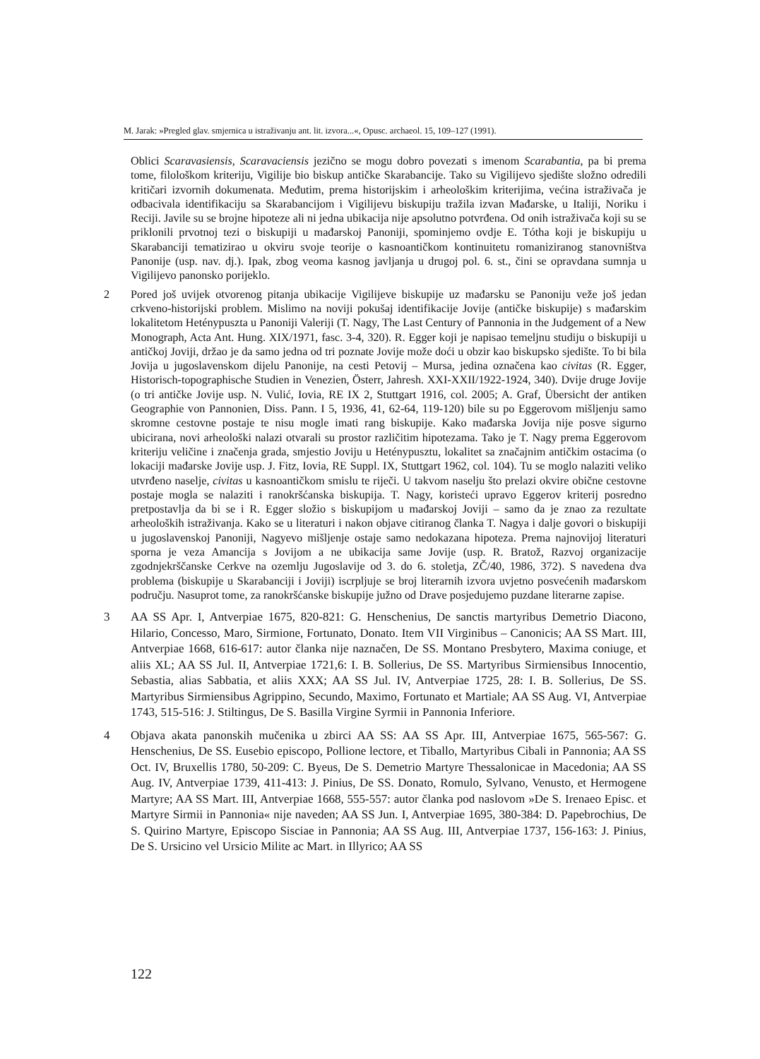M. Jarak: »Pregled glav. smjernica u istraživanju ant. lit. izvora...«, Opusc. archaeol. 15, 109–127 (1991).
Oblici Scaravasiensis, Scaravaciensis jezično se mogu dobro povezati s imenom Scarabantia, pa bi prema tome, filološkom kriteriju, Vigilije bio biskup antičke Skarabancije. Tako su Vigilijevo sjedište složno odredili kritičari izvornih dokumenata. Međutim, prema historijskim i arheološkim kriterijima, većina istraživača je odbacivala identifikaciju sa Skarabancijom i Vigilijevu biskupiju tražila izvan Mađarske, u Italiji, Noriku i Reciji. Javile su se brojne hipoteze ali ni jedna ubikacija nije apsolutno potvrđena. Od onih istraživača koji su se priklonili prvotnoj tezi o biskupiji u mađarskoj Panoniji, spominjemo ovdje E. Tótha koji je biskupiju u Skarabanciji tematizirao u okviru svoje teorije o kasnoantičkom kontinuitetu romaniziranog stanovništva Panonije (usp. nav. dj.). Ipak, zbog veoma kasnog javljanja u drugoj pol. 6. st., čini se opravdana sumnja u Vigilijevo panonsko porijeklo.
2 Pored još uvijek otvorenog pitanja ubikacije Vigilijeve biskupije uz mađarsku se Panoniju veže još jedan crkveno-historijski problem. Mislimo na noviji pokušaj identifikacije Jovije (antičke biskupije) s mađarskim lokalitetom Heténypuszta u Panoniji Valeriji (T. Nagy, The Last Century of Pannonia in the Judgement of a New Monograph, Acta Ant. Hung. XIX/1971, fasc. 3-4, 320). R. Egger koji je napisao temeljnu studiju o biskupiji u antičkoj Joviji, držao je da samo jedna od tri poznate Jovije može doći u obzir kao biskupsko sjedište. To bi bila Jovija u jugoslavenskom dijelu Panonije, na cesti Petovij – Mursa, jedina označena kao civitas (R. Egger, Historisch-topographische Studien in Venezien, Österr, Jahresh. XXI-XXII/1922-1924, 340). Dvije druge Jovije (o tri antičke Jovije usp. N. Vulić, Iovia, RE IX 2, Stuttgart 1916, col. 2005; A. Graf, Übersicht der antiken Geographie von Pannonien, Diss. Pann. I 5, 1936, 41, 62-64, 119-120) bile su po Eggerovom mišljenju samo skromne cestovne postaje te nisu mogle imati rang biskupije. Kako mađarska Jovija nije posve sigurno ubicirana, novi arheološki nalazi otvarali su prostor različitim hipotezama. Tako je T. Nagy prema Eggerovom kriteriju veličine i značenja grada, smjestio Joviju u Heténypusztu, lokalitet sa značajnim antičkim ostacima (o lokaciji mađarske Jovije usp. J. Fitz, Iovia, RE Suppl. IX, Stuttgart 1962, col. 104). Tu se moglo nalaziti veliko utvrđeno naselje, civitas u kasnoantičkom smislu te riječi. U takvom naselju što prelazi okvire obične cestovne postaje mogla se nalaziti i ranokršćanska biskupija. T. Nagy, koristeći upravo Eggerov kriterij posredno pretpostavlja da bi se i R. Egger složio s biskupijom u mađarskoj Joviji – samo da je znao za rezultate arheoloških istraživanja. Kako se u literaturi i nakon objave citiranog članka T. Nagya i dalje govori o biskupiji u jugoslavenskoj Panoniji, Nagyevo mišljenje ostaje samo nedokazana hipoteza. Prema najnovijoj literaturi sporna je veza Amancija s Jovijom a ne ubikacija same Jovije (usp. R. Bratož, Razvoj organizacije zgodnjekrščanske Cerkve na ozemlju Jugoslavije od 3. do 6. stoletja, ZČ/40, 1986, 372). S navedena dva problema (biskupije u Skarabanciji i Joviji) iscrpljuje se broj literarnih izvora uvjetno posvećenih mađarskom području. Nasuprot tome, za ranokršćanske biskupije južno od Drave posjedujemo puzdane literarne zapise.
3 AA SS Apr. I, Antverpiae 1675, 820-821: G. Henschenius, De sanctis martyribus Demetrio Diacono, Hilario, Concesso, Maro, Sirmione, Fortunato, Donato. Item VII Virginibus – Canonicis; AA SS Mart. III, Antverpiae 1668, 616-617: autor članka nije naznačen, De SS. Montano Presbytero, Maxima coniuge, et aliis XL; AA SS Jul. II, Antverpiae 1721,6: I. B. Sollerius, De SS. Martyribus Sirmiensibus Innocentio, Sebastia, alias Sabbatia, et aliis XXX; AA SS Jul. IV, Antverpiae 1725, 28: I. B. Sollerius, De SS. Martyribus Sirmiensibus Agrippino, Secundo, Maximo, Fortunato et Martiale; AA SS Aug. VI, Antverpiae 1743, 515-516: J. Stiltingus, De S. Basilla Virgine Syrmii in Pannonia Inferiore.
4 Objava akata panonskih mučenika u zbirci AA SS: AA SS Apr. III, Antverpiae 1675, 565-567: G. Henschenius, De SS. Eusebio episcopo, Pollione lectore, et Tiballo, Martyribus Cibali in Pannonia; AA SS Oct. IV, Bruxellis 1780, 50-209: C. Byeus, De S. Demetrio Martyre Thessalonicae in Macedonia; AA SS Aug. IV, Antverpiae 1739, 411-413: J. Pinius, De SS. Donato, Romulo, Sylvano, Venusto, et Hermogene Martyre; AA SS Mart. III, Antverpiae 1668, 555-557: autor članka pod naslovom »De S. Irenaeo Episc. et Martyre Sirmii in Pannonia« nije naveden; AA SS Jun. I, Antverpiae 1695, 380-384: D. Papebrochius, De S. Quirino Martyre, Episcopo Sisciae in Pannonia; AA SS Aug. III, Antverpiae 1737, 156-163: J. Pinius, De S. Ursicino vel Ursicio Milite ac Mart. in Illyrico; AA SS
122